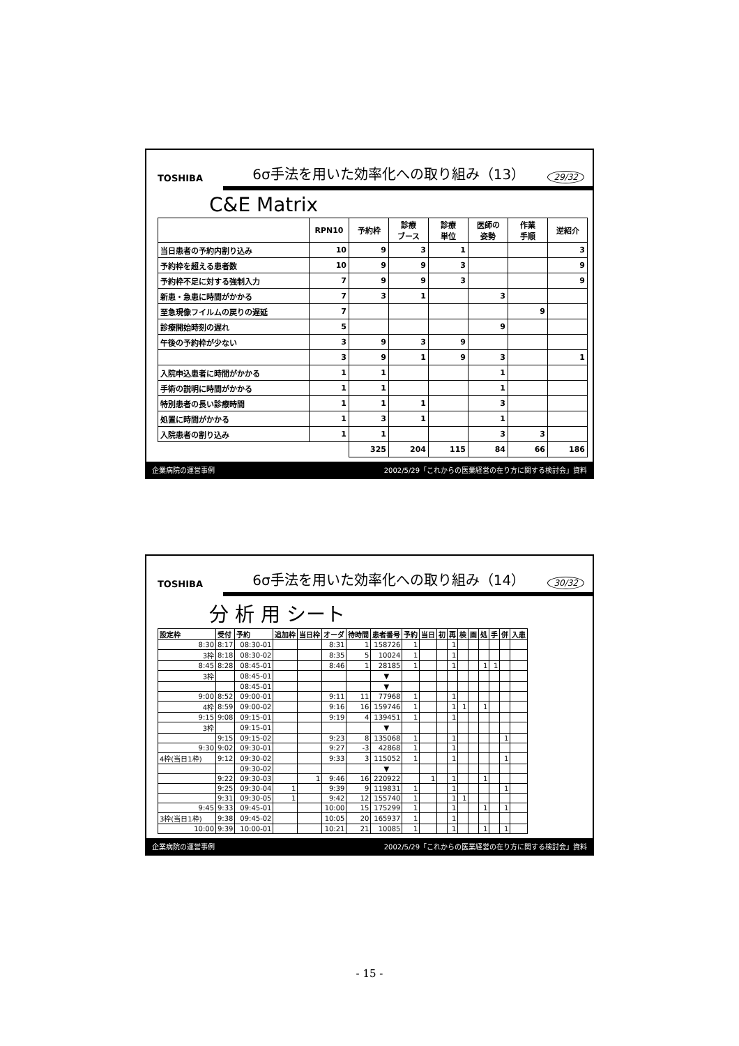TOSHIBA 6σ手法を用いた効率化への取り組み（13） 29/32
C&E Matrix
| | RPN10 | 予約枠 | 診療 ブース | 診療 単位 | 医師の 姿勢 | 作業 手順 | 逆紹介 |
| --- | --- | --- | --- | --- | --- | --- | --- |
| 当日患者の予約内割り込み | 10 | 9 | 3 | 1 | | | 3 |
| 予約枠を超える患者数 | 10 | 9 | 9 | 3 | | | 9 |
| 予約枠不足に対する強制入力 | 7 | 9 | 9 | 3 | | | 9 |
| 新患・急患に時間がかかる | 7 | 3 | 1 | | 3 | | |
| 至急現像フイルムの戻りの遅延 | 7 | | | | | 9 | |
| 診療開始時刻の遅れ | 5 | | | | 9 | | |
| 午後の予約枠が少ない | 3 | 9 | 3 | 9 | | | |
| | 3 | 9 | 1 | 9 | 3 | | 1 |
| 入院申込患者に時間がかかる | 1 | 1 | | | 1 | | |
| 手術の説明に時間がかかる | 1 | 1 | | | 1 | | |
| 特別患者の長い診療時間 | 1 | 1 | 1 | | 3 | | |
| 処置に時間がかかる | 1 | 3 | 1 | | 1 | | |
| 入院患者の割り込み | 1 | 1 | | | 3 | 3 | |
| | | 325 | 204 | 115 | 84 | 66 | 186 |
企業病院の運営事例 2002/5/29「これからの医業経営の在り方に関する検討会」資料
TOSHIBA 6σ手法を用いた効率化への取り組み（14） 30/32
分 析 用 シート
| 設定枠 | 受付 | 予約 | 追加枠 | 当日枠 | オーダ | 待時間 | 患者番号 | 予約 | 当日 | 初 | 再 | 検 | 画 | 処 | 手 | 併 | 入患 |
| --- | --- | --- | --- | --- | --- | --- | --- | --- | --- | --- | --- | --- | --- | --- | --- | --- | --- |
| 8:30 | 8:17 | 08:30-01 | | | 8:31 | 1 | 158726 | 1 | | | 1 | | | | | | |
| 3枠 | 8:18 | 08:30-02 | | | 8:35 | 5 | 10024 | 1 | | | 1 | | | | | | |
| 8:45 | 8:28 | 08:45-01 | | | 8:46 | 1 | 28185 | 1 | | | 1 | | | 1 | 1 | | |
| 3枠 | | 08:45-01 | | | | | ▼ | | | | | | | | | | |
| | | 08:45-01 | | | | | ▼ | | | | | | | | | | |
| 9:00 | 8:52 | 09:00-01 | | | 9:11 | 11 | 77968 | 1 | | | 1 | | | | | | |
| 4枠 | 8:59 | 09:00-02 | | | 9:16 | 16 | 159746 | 1 | | | 1 | 1 | | 1 | | | |
| 9:15 | 9:08 | 09:15-01 | | | 9:19 | 4 | 139451 | 1 | | | 1 | | | | | | |
| 3枠 | | 09:15-01 | | | | | ▼ | | | | | | | | | | |
| | 9:15 | 09:15-02 | | | 9:23 | 8 | 135068 | 1 | | | 1 | | | | | 1 | |
| 9:30 | 9:02 | 09:30-01 | | | 9:27 | -3 | 42868 | 1 | | | 1 | | | | | | |
| 4枠(当日1枠) | 9:12 | 09:30-02 | | | 9:33 | 3 | 115052 | 1 | | | 1 | | | | | 1 | |
| | | 09:30-02 | | | | | ▼ | | | | | | | | | | |
| | 9:22 | 09:30-03 | | 1 | 9:46 | 16 | 220922 | | 1 | | 1 | | | 1 | | | |
| | 9:25 | 09:30-04 | 1 | | 9:39 | 9 | 119831 | 1 | | | 1 | | | | | 1 | |
| | 9:31 | 09:30-05 | 1 | | 9:42 | 12 | 155740 | 1 | | | 1 | 1 | | | | | |
| 9:45 | 9:33 | 09:45-01 | | | 10:00 | 15 | 175299 | 1 | | | 1 | | | 1 | | 1 | |
| 3枠(当日1枠) | 9:38 | 09:45-02 | | | 10:05 | 20 | 165937 | 1 | | | 1 | | | | | | |
| 10:00 | 9:39 | 10:00-01 | | | 10:21 | 21 | 10085 | 1 | | | 1 | | | 1 | | 1 | |
企業病院の運営事例 2002/5/29「これからの医業経営の在り方に関する検討会」資料
- 15 -